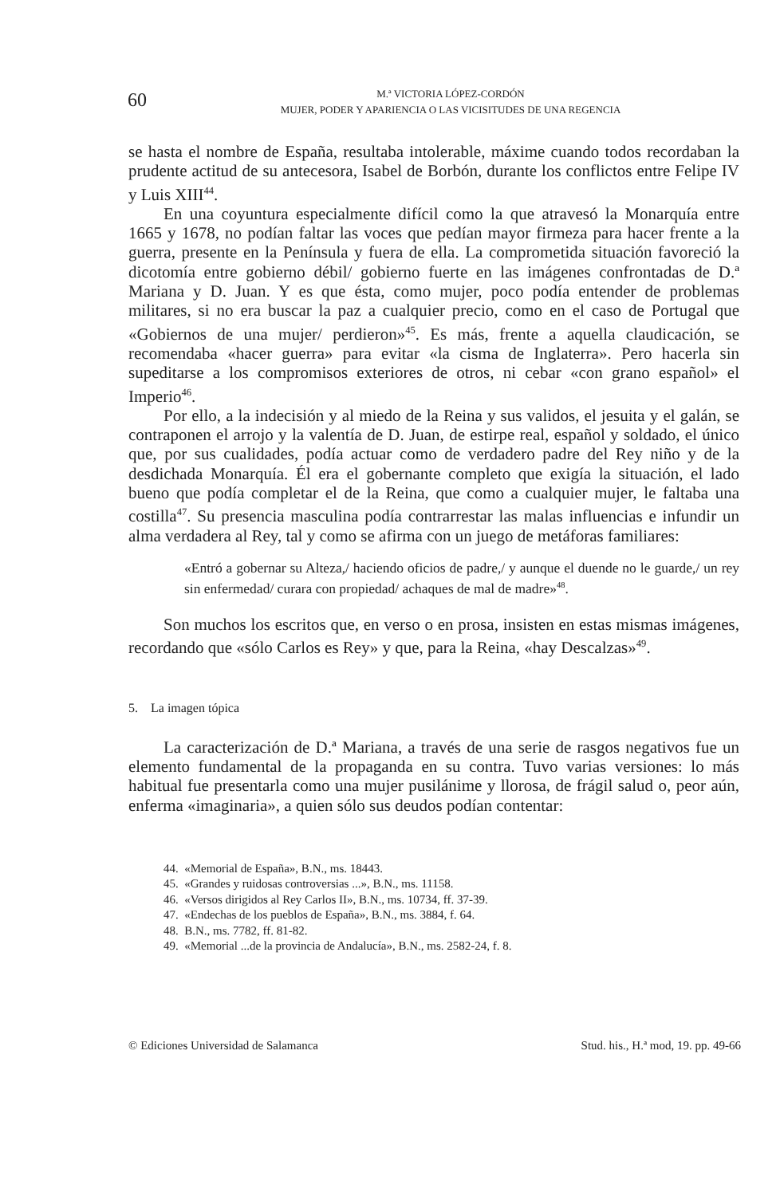60
M.ª VICTORIA LÓPEZ-CORDÓN
MUJER, PODER Y APARIENCIA O LAS VICISITUDES DE UNA REGENCIA
se hasta el nombre de España, resultaba intolerable, máxime cuando todos recordaban la prudente actitud de su antecesora, Isabel de Borbón, durante los conflictos entre Felipe IV y Luis XIII<sup>44</sup>.
En una coyuntura especialmente difícil como la que atravesó la Monarquía entre 1665 y 1678, no podían faltar las voces que pedían mayor firmeza para hacer frente a la guerra, presente en la Península y fuera de ella. La comprometida situación favoreció la dicotomía entre gobierno débil/ gobierno fuerte en las imágenes confrontadas de D.ª Mariana y D. Juan. Y es que ésta, como mujer, poco podía entender de problemas militares, si no era buscar la paz a cualquier precio, como en el caso de Portugal que «Gobiernos de una mujer/ perdieron»<sup>45</sup>. Es más, frente a aquella claudicación, se recomendaba «hacer guerra» para evitar «la cisma de Inglaterra». Pero hacerla sin supeditarse a los compromisos exteriores de otros, ni cebar «con grano español» el Imperio<sup>46</sup>.
Por ello, a la indecisión y al miedo de la Reina y sus validos, el jesuita y el galán, se contraponen el arrojo y la valentía de D. Juan, de estirpe real, español y soldado, el único que, por sus cualidades, podía actuar como de verdadero padre del Rey niño y de la desdichada Monarquía. Él era el gobernante completo que exigía la situación, el lado bueno que podía completar el de la Reina, que como a cualquier mujer, le faltaba una costilla<sup>47</sup>. Su presencia masculina podía contrarrestar las malas influencias e infundir un alma verdadera al Rey, tal y como se afirma con un juego de metáforas familiares:
«Entró a gobernar su Alteza,/ haciendo oficios de padre,/ y aunque el duende no le guarde,/ un rey sin enfermedad/ curara con propiedad/ achaques de mal de madre»<sup>48</sup>.
Son muchos los escritos que, en verso o en prosa, insisten en estas mismas imágenes, recordando que «sólo Carlos es Rey» y que, para la Reina, «hay Descalzas»<sup>49</sup>.
5. La imagen tópica
La caracterización de D.ª Mariana, a través de una serie de rasgos negativos fue un elemento fundamental de la propaganda en su contra. Tuvo varias versiones: lo más habitual fue presentarla como una mujer pusilánime y llorosa, de frágil salud o, peor aún, enferma «imaginaria», a quien sólo sus deudos podían contentar:
44. «Memorial de España», B.N., ms. 18443.
45. «Grandes y ruidosas controversias ...», B.N., ms. 11158.
46. «Versos dirigidos al Rey Carlos II», B.N., ms. 10734, ff. 37-39.
47. «Endechas de los pueblos de España», B.N., ms. 3884, f. 64.
48. B.N., ms. 7782, ff. 81-82.
49. «Memorial ...de la provincia de Andalucía», B.N., ms. 2582-24, f. 8.
© Ediciones Universidad de Salamanca Stud. his., H.ª mod, 19. pp. 49-66